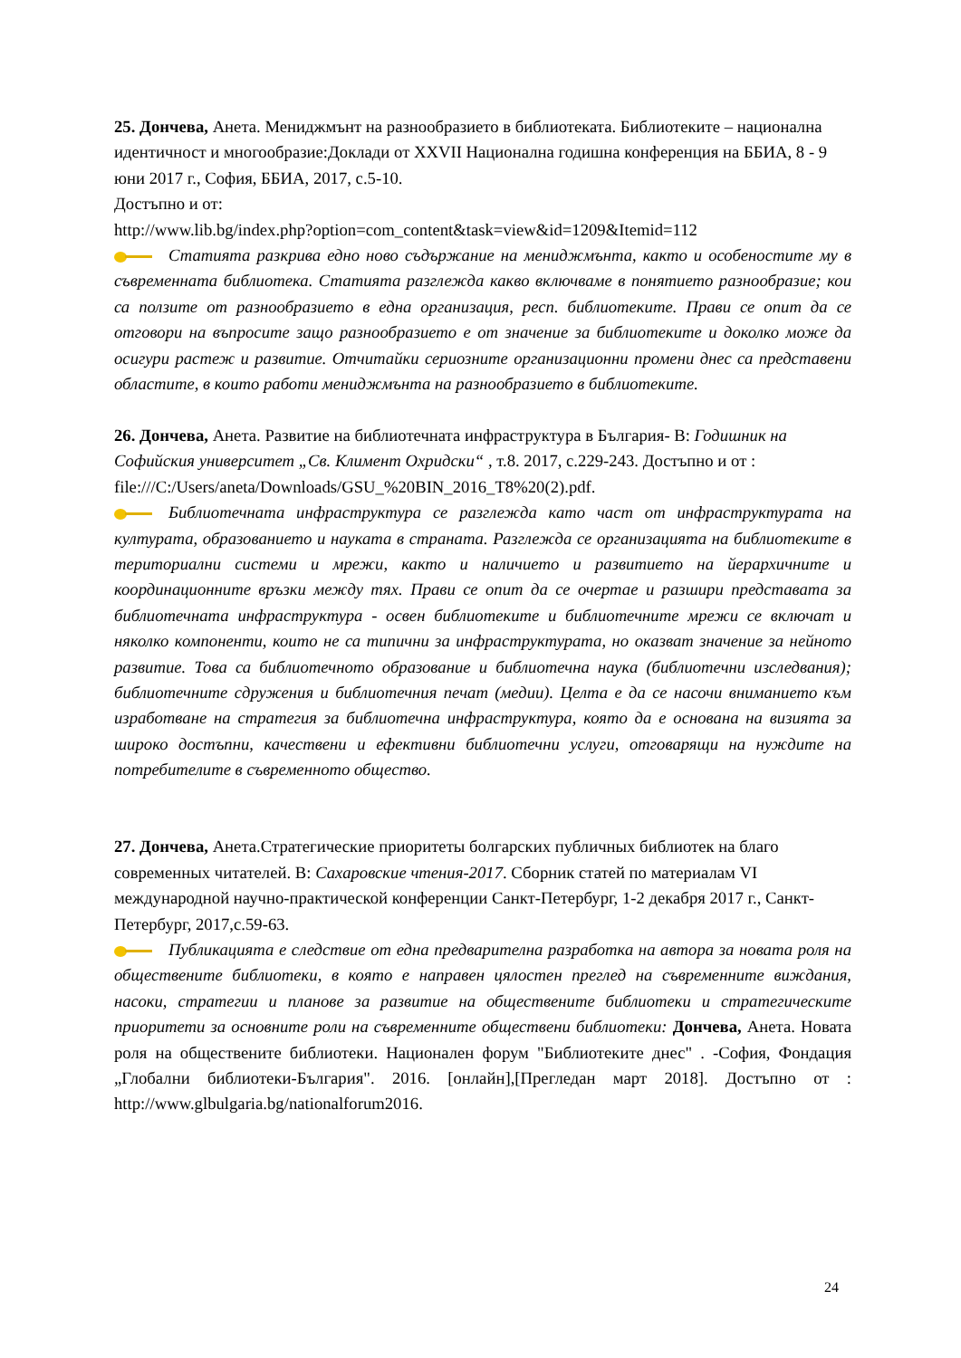25. Дончева, Анета. Мениджмънт на разнообразието в библиотеката. Библиотеките – национална идентичност и многообразие:Доклади от XXVII Национална годишна конференция на ББИА, 8 - 9 юни 2017 г., София, ББИА, 2017, с.5-10.
Достъпно и от:
http://www.lib.bg/index.php?option=com_content&task=view&id=1209&Itemid=112
Статията разкрива едно ново съдържание на мениджмънта, както и особеностите му в съвременната библиотека. Статията разглежда какво включваме в понятието разнообразие; кои са ползите от разнообразието в една организация, респ. библиотеките. Прави се опит да се отговори на въпросите защо разнообразието е от значение за библиотеките и доколко може да осигури растеж и развитие. Отчитайки сериозните организационни промени днес са представени областите, в които работи мениджмънта на разнообразието в библиотеките.
26. Дончева, Анета. Развитие на библиотечната инфраструктура в България- В: Годишник на Софийския университет „Св. Климент Охридски“ , т.8. 2017, с.229-243. Достъпно и от : file:///C:/Users/aneta/Downloads/GSU_%20BIN_2016_T8%20(2).pdf.
Библиотечната инфраструктура се разглежда като част от инфраструктурата на културата, образованието и науката в страната. Разглежда се организацията на библиотеките в териториални системи и мрежи, както и наличието и развитието на йерархичните и координационните връзки между тях. Прави се опит да се очертае и разшири представата за библиотечната инфраструктура - освен библиотеките и библиотечните мрежи се включат и няколко компоненти, които не са типични за инфраструктурата, но оказват значение за нейното развитие. Това са библиотечното образование и библиотечна наука (библиотечни изследвания); библиотечните сдружения и библиотечния печат (медии). Целта е да се насочи вниманието към изработване на стратегия за библиотечна инфраструктура, която да е основана на визията за широко достъпни, качествени и ефективни библиотечни услуги, отговарящи на нуждите на потребителите в съвременното общество.
27. Дончева, Анета.Стратегические приоритеты болгарских публичных библиотек на благо современных читателей. В: Сахаровские чтения-2017. Сборник статей по материалам VI международной научно-практической конференции Санкт-Петербург, 1-2 декабря 2017 г., Санкт-Петербург, 2017,с.59-63.
Публикацията е следствие от една предварителна разработка на автора за новата роля на обществените библиотеки, в която е направен цялостен преглед на съвременните виждания, насоки, стратегии и планове за развитие на обществените библиотеки и стратегическите приоритети за основните роли на съвременните обществени библиотеки: Дончева, Анета. Новата роля на обществените библиотеки. Национален форум "Библиотеките днес" . -София, Фондация „Глобални библиотеки-България". 2016. [онлайн],[Прегледан март 2018]. Достъпно от : http://www.glbulgaria.bg/nationalforum2016.
24